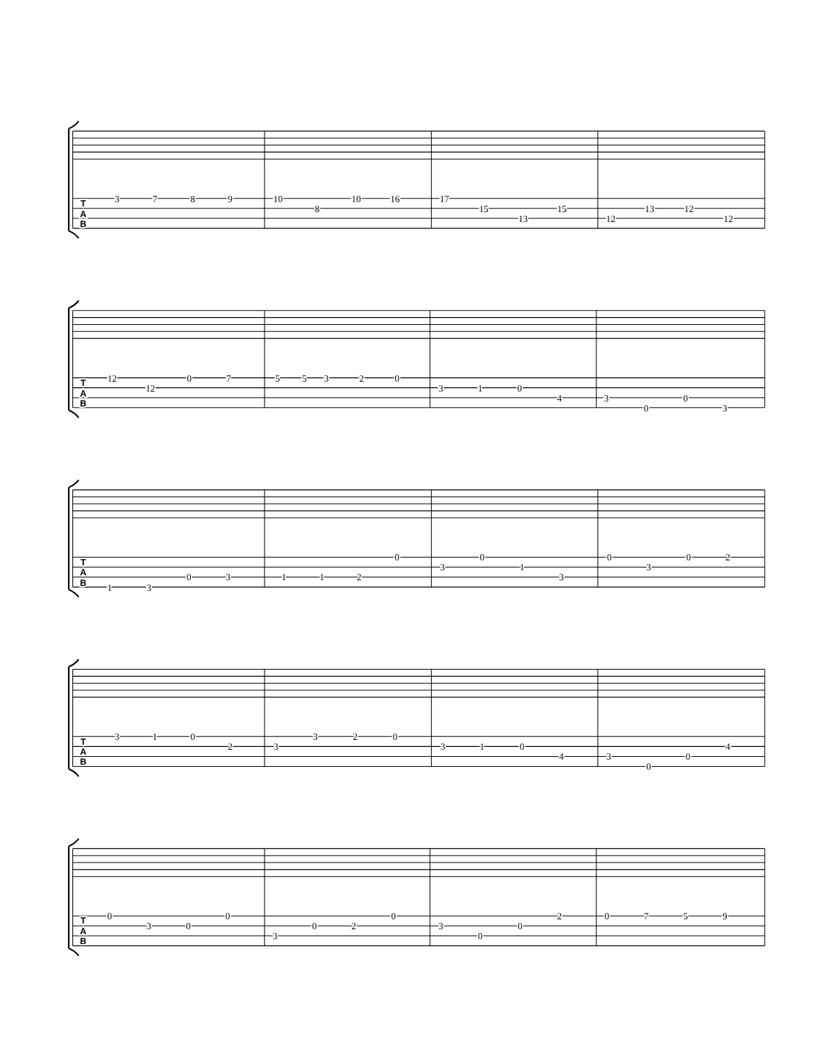T
A
B
3
7
8
9
10
8
10
16
17
15
13
15
12
13
12
12
T
A
B
12
12
0
7
5
5
3
2
0
3
1
0
4
3
0
0
3
T
A
B
1
3
0
3
1
1
2
0
3
0
1
3
0
3
0
2
T
A
B
3
1
0
2
3
3
2
0
3
1
0
4
3
0
0
4
T
A
B
0
3
0
0
3
0
2
0
3
0
0
2
0
7
5
9